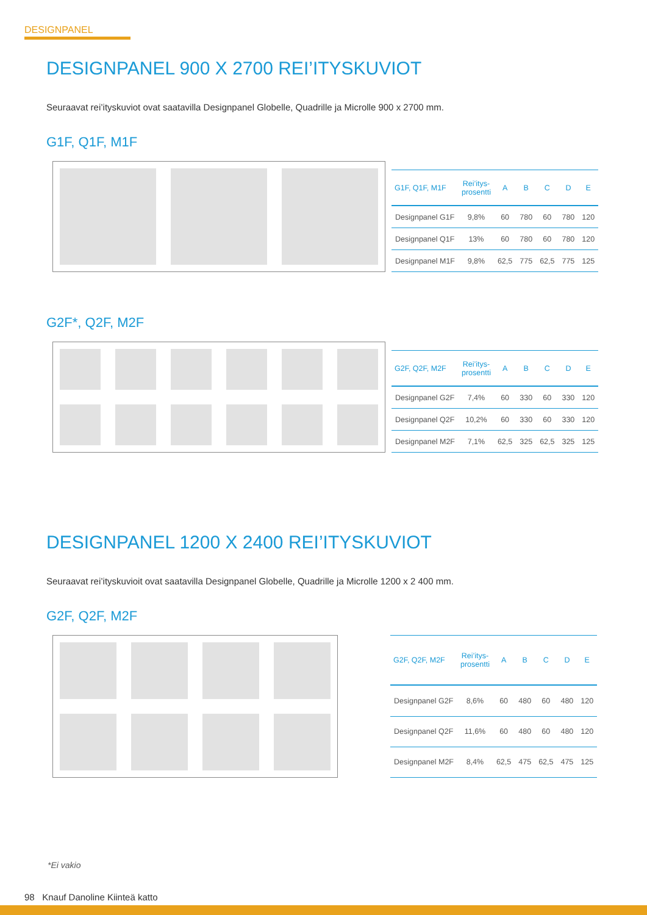DESIGNPANEL
DESIGNPANEL 900 X 2700 REI’ITYSKUVIOT
Seuraavat rei’ityskuviot ovat saatavilla Designpanel Globelle, Quadrille ja Microlle 900 x 2700 mm.
G1F, Q1F, M1F
| G1F, Q1F, M1F | Rei’itys- prosentti | A | B | C | D | E |
| --- | --- | --- | --- | --- | --- | --- |
| Designpanel G1F | 9,8% | 60 | 780 | 60 | 780 | 120 |
| Designpanel Q1F | 13% | 60 | 780 | 60 | 780 | 120 |
| Designpanel M1F | 9,8% | 62,5 | 775 | 62,5 | 775 | 125 |
G2F*, Q2F, M2F
| G2F, Q2F, M2F | Rei’itys- prosentti | A | B | C | D | E |
| --- | --- | --- | --- | --- | --- | --- |
| Designpanel G2F | 7,4% | 60 | 330 | 60 | 330 | 120 |
| Designpanel Q2F | 10,2% | 60 | 330 | 60 | 330 | 120 |
| Designpanel M2F | 7,1% | 62,5 | 325 | 62,5 | 325 | 125 |
DESIGNPANEL 1200 X 2400 REI’ITYSKUVIOT
Seuraavat rei’ityskuvioit ovat saatavilla Designpanel Globelle, Quadrille ja Microlle 1200 x 2 400 mm.
G2F, Q2F, M2F
| G2F, Q2F, M2F | Rei’itys- prosentti | A | B | C | D | E |
| --- | --- | --- | --- | --- | --- | --- |
| Designpanel G2F | 8,6% | 60 | 480 | 60 | 480 | 120 |
| Designpanel Q2F | 11,6% | 60 | 480 | 60 | 480 | 120 |
| Designpanel M2F | 8,4% | 62,5 | 475 | 62,5 | 475 | 125 |
*Ei vakio
98 Knauf Danoline Kiinteä katto